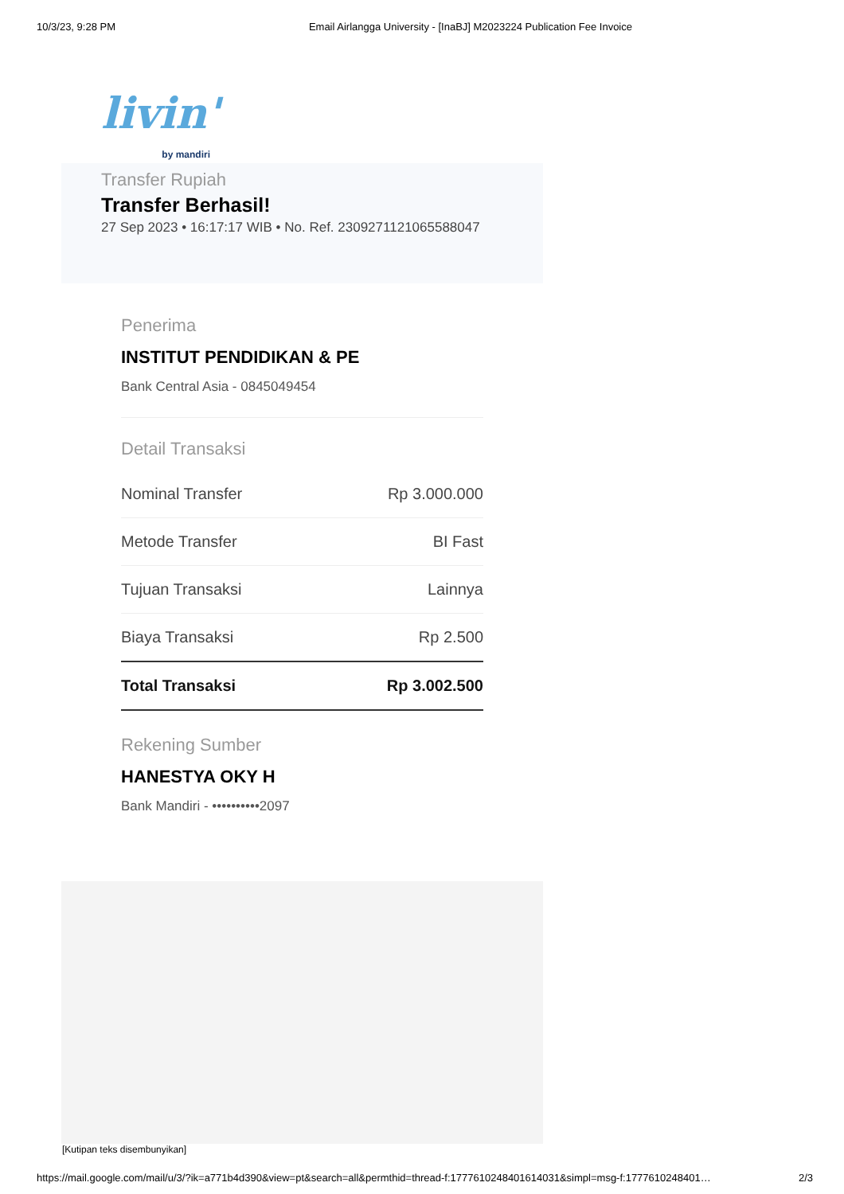10/3/23, 9:28 PM Email Airlangga University - [InaBJ] M2023224 Publication Fee Invoice
livin'
by mandiri
Transfer Rupiah
Transfer Berhasil!
27 Sep 2023 • 16:17:17 WIB • No. Ref. 230927112106558804​7
Penerima
INSTITUT PENDIDIKAN & PE
Bank Central Asia - 0845049454
Detail Transaksi
| Nominal Transfer | Rp 3.000.000 |
| Metode Transfer | BI Fast |
| Tujuan Transaksi | Lainnya |
| Biaya Transaksi | Rp 2.500 |
| Total Transaksi | Rp 3.002.500 |
Rekening Sumber
HANESTYA OKY H
Bank Mandiri - ••••••••••2097
[Kutipan teks disembunyikan]
https://mail.google.com/mail/u/3/?ik=a771b4d390&view=pt&search=all&permthid=thread-f:1777610248401614031&simpl=msg-f:1777610248401… 2/3